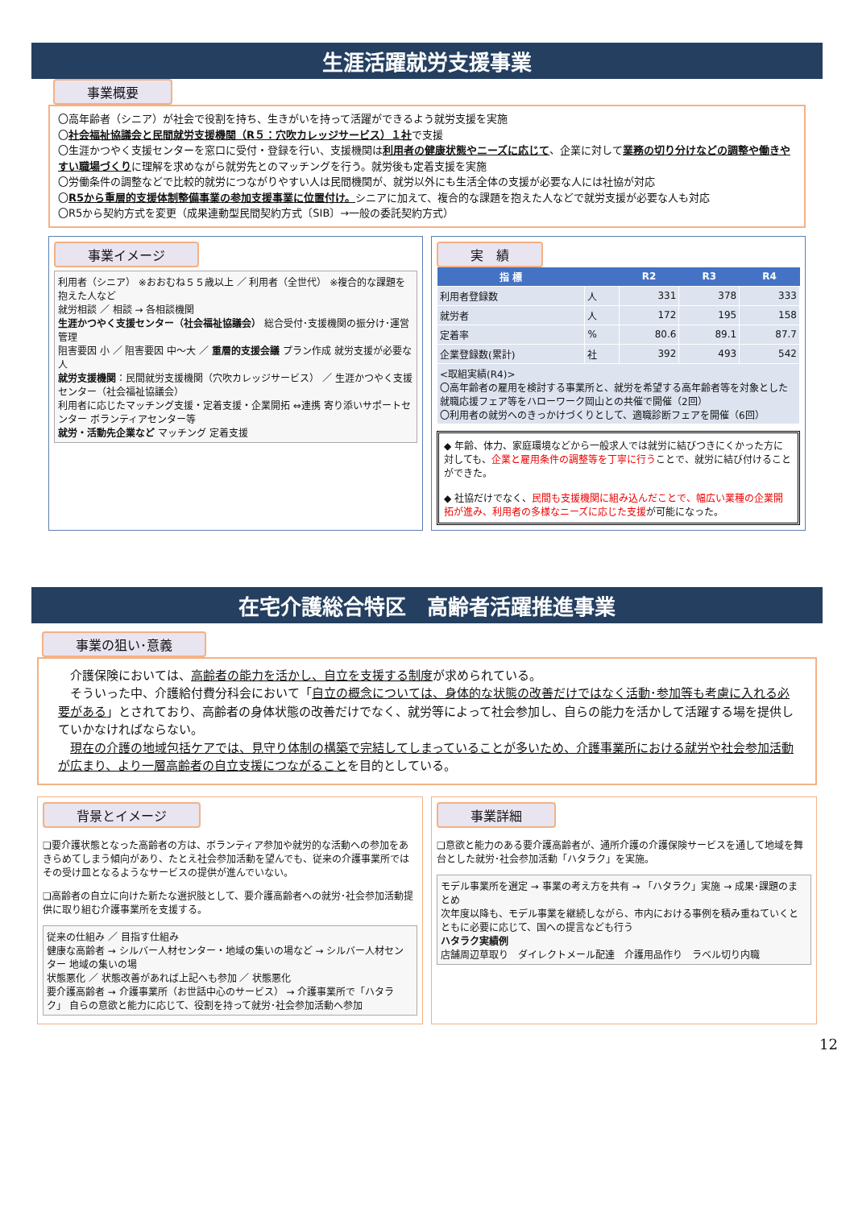生涯活躍就労支援事業
事業概要
〇高年齢者（シニア）が社会で役割を持ち、生きがいを持って活躍ができるよう就労支援を実施
〇社会福祉協議会と民間就労支援機関（R５：穴吹カレッジサービス）１社で支援
〇生涯かつやく支援センターを窓口に受付・登録を行い、支援機関は利用者の健康状態やニーズに応じて、企業に対して業務の切り分けなどの調整や働きやすい職場づくりに理解を求めながら就労先とのマッチングを行う。就労後も定着支援を実施
〇労働条件の調整などで比較的就労につながりやすい人は民間機関が、就労以外にも生活全体の支援が必要な人には社協が対応
〇R5から重層的支援体制整備事業の参加支援事業に位置付け。シニアに加えて、複合的な課題を抱えた人などで就労支援が必要な人も対応
〇R5から契約方式を変更（成果連動型民間契約方式〔SIB〕→一般の委託契約方式）
事業イメージ
利用者（シニア） ※おおむね５５歳以上 ／ 利用者（全世代） ※複合的な課題を抱えた人など
就労相談 ／ 相談 → 各相談機関
生涯かつやく支援センター（社会福祉協議会） 総合受付･支援機関の振分け･運営管理
阻害要因 小 ／ 阻害要因 中～大 ／ 重層的支援会議 プラン作成 就労支援が必要な人
就労支援機関：民間就労支援機関（穴吹カレッジサービス） ／ 生涯かつやく支援センター（社会福祉協議会）
利用者に応じたマッチング支援・定着支援・企業開拓 ⇔連携 寄り添いサポートセンター ボランティアセンター等
就労・活動先企業など マッチング 定着支援
実　績
| 指 標 | | R2 | R3 | R4 |
| --- | --- | --- | --- | --- |
| 利用者登録数 | 人 | 331 | 378 | 333 |
| 就労者 | 人 | 172 | 195 | 158 |
| 定着率 | % | 80.6 | 89.1 | 87.7 |
| 企業登録数(累計) | 社 | 392 | 493 | 542 |
| <取組実績(R4)> 〇高年齢者の雇用を検討する事業所と、就労を希望する高年齢者等を対象とした就職応援フェア等をハローワーク岡山との共催で開催（2回） 〇利用者の就労へのきっかけづくりとして、適職診断フェアを開催（6回） | | | | |
◆ 年齢、体力、家庭環境などから一般求人では就労に結びつきにくかった方に対しても、企業と雇用条件の調整等を丁寧に行うことで、就労に結び付けることができた。
◆ 社協だけでなく、民間も支援機関に組み込んだことで、幅広い業種の企業開拓が進み、利用者の多様なニーズに応じた支援が可能になった。
在宅介護総合特区　高齢者活躍推進事業
事業の狙い･意義
　介護保険においては、高齢者の能力を活かし、自立を支援する制度が求められている。
　そういった中、介護給付費分科会において「自立の概念については、身体的な状態の改善だけではなく活動･参加等も考慮に入れる必要がある」とされており、高齢者の身体状態の改善だけでなく、就労等によって社会参加し、自らの能力を活かして活躍する場を提供していかなければならない。
　現在の介護の地域包括ケアでは、見守り体制の構築で完結してしまっていることが多いため、介護事業所における就労や社会参加活動が広まり、より一層高齢者の自立支援につながることを目的としている。
背景とイメージ
❏要介護状態となった高齢者の方は、ボランティア参加や就労的な活動への参加をあきらめてしまう傾向があり、たとえ社会参加活動を望んでも、従来の介護事業所ではその受け皿となるようなサービスの提供が進んでいない。
❏高齢者の自立に向けた新たな選択肢として、要介護高齢者への就労･社会参加活動提供に取り組む介護事業所を支援する。
従来の仕組み ／ 目指す仕組み
健康な高齢者 → シルバー人材センター・地域の集いの場など → シルバー人材センター 地域の集いの場
状態悪化 ／ 状態改善があれば上記へも参加 ／ 状態悪化
要介護高齢者 → 介護事業所（お世話中心のサービス） → 介護事業所で「ハタラク」 自らの意欲と能力に応じて、役割を持って就労･社会参加活動へ参加
事業詳細
❏意欲と能力のある要介護高齢者が、通所介護の介護保険サービスを通して地域を舞台とした就労･社会参加活動「ハタラク」を実施。
モデル事業所を選定 → 事業の考え方を共有 → 「ハタラク」実施 → 成果･課題のまとめ
次年度以降も、モデル事業を継続しながら、市内における事例を積み重ねていくとともに必要に応じて、国への提言なども行う
ハタラク実績例
店舗周辺草取り　ダイレクトメール配達　介護用品作り　ラベル切り内職
12